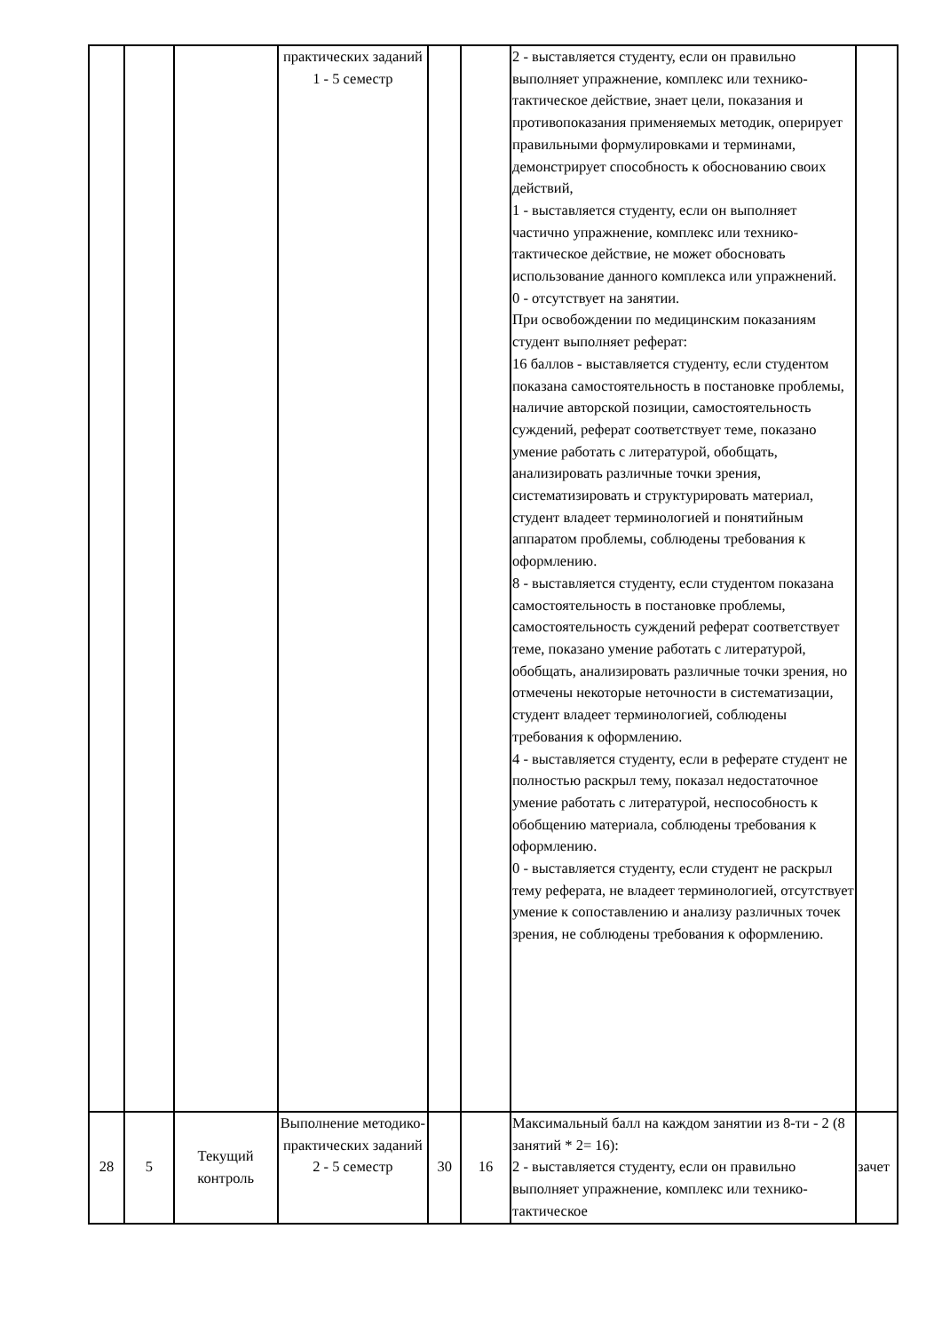| | | | практических заданий 1 - 5 семестр | | | 2 - выставляется студенту, если он правильно выполняет упражнение, комплекс или технико-тактическое действие, знает цели, показания и противопоказания применяемых методик, оперирует правильными формулировками и терминами, демонстрирует способность к обоснованию своих действий, 1 - выставляется студенту, если он выполняет частично упражнение, комплекс или технико-тактическое действие, не может обосновать использование данного комплекса или упражнений. 0 - отсутствует на занятии. При освобождении по медицинским показаниям студент выполняет реферат: 16 баллов - выставляется студенту, если студентом показана самостоятельность в постановке проблемы, наличие авторской позиции, самостоятельность суждений, реферат соответствует теме, показано умение работать с литературой, обобщать, анализировать различные точки зрения, систематизировать и структурировать материал, студент владеет терминологией и понятийным аппаратом проблемы, соблюдены требования к оформлению. 8 - выставляется студенту, если студентом показана самостоятельность в постановке проблемы, самостоятельность суждений реферат соответствует теме, показано умение работать с литературой, обобщать, анализировать различные точки зрения, но отмечены некоторые неточности в систематизации, студент владеет терминологией, соблюдены требования к оформлению. 4 - выставляется студенту, если в реферате студент не полностью раскрыл тему, показал недостаточное умение работать с литературой, неспособность к обобщению материала, соблюдены требования к оформлению. 0 - выставляется студенту, если студент не раскрыл тему реферата, не владеет терминологией, отсутствует умение к сопоставлению и анализу различных точек зрения, не соблюдены требования к оформлению. | |
| 28 | 5 | Текущий контроль | Выполнение методико-практических заданий 2 - 5 семестр | 30 | 16 | Максимальный балл на каждом занятии из 8-ти - 2 (8 занятий * 2= 16): 2 - выставляется студенту, если он правильно выполняет упражнение, комплекс или технико-тактическое | зачет |